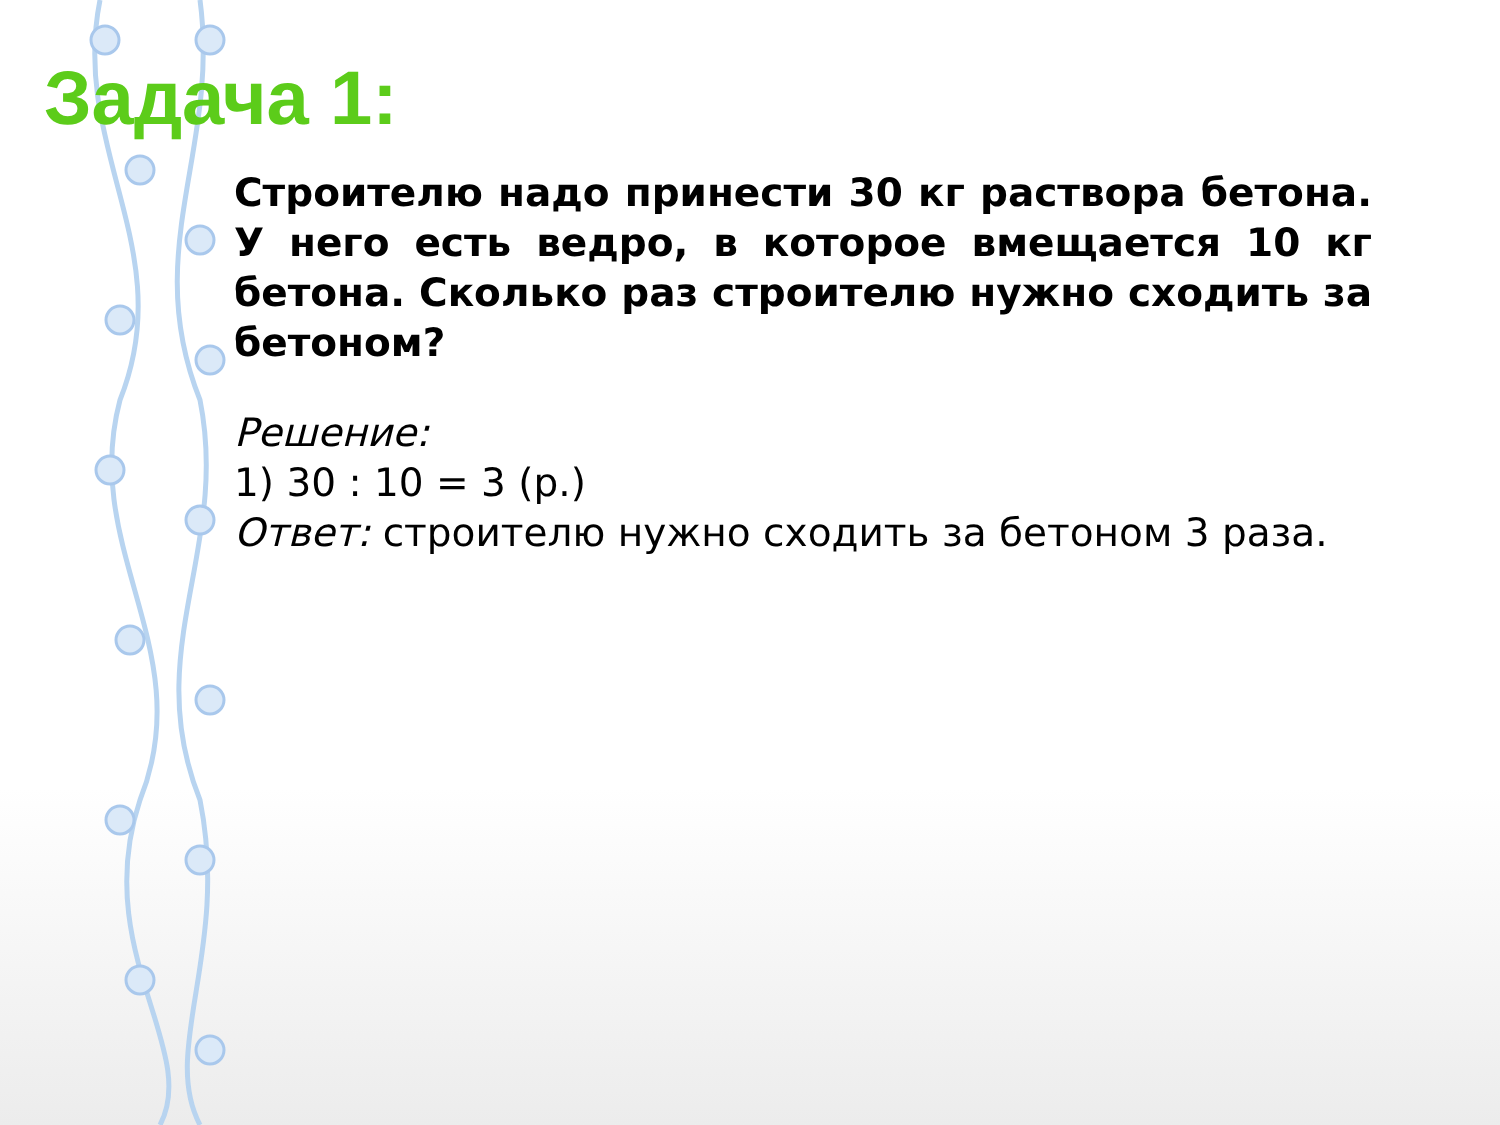Задача 1:
Строителю надо принести 30 кг раствора бетона. У него есть ведро, в которое вмещается 10 кг бетона. Сколько раз строителю нужно сходить за бетоном?
Решение:
1) 30 : 10 = 3 (р.)
Ответ: строителю нужно сходить за бетоном 3 раза.